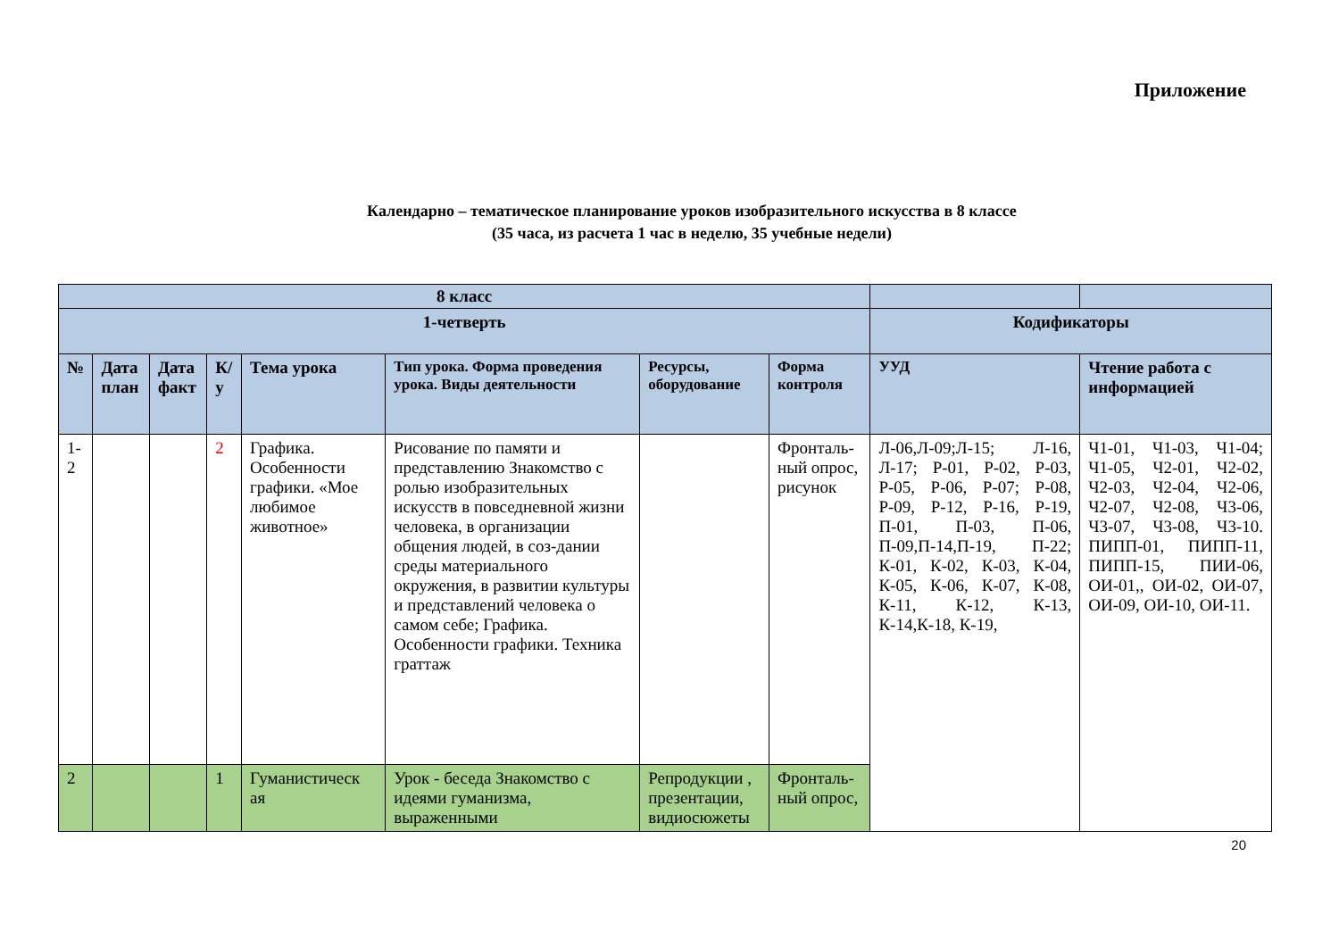Приложение
Календарно – тематическое планирование уроков изобразительного искусства в 8 классе
(35 часа, из расчета 1 час в неделю, 35 учебные недели)
| 8 класс | | | | | | | | | |
| 1-четверть | | | | | | | | Кодификаторы | |
| № | Дата план | Дата факт | К/ у | Тема урока | Тип урока. Форма проведения урока. Виды деятельности | Ресурсы, оборудование | Форма контроля | УУД | Чтение работа с информацией |
| 1-2 | | | 2 | Графика. Особенности графики. «Мое любимое животное» | Рисование по памяти и представлению Знакомство с ролью изобразительных искусств в повседневной жизни человека, в организации общения людей, в соз-дании среды материального окружения, в развитии культуры и представлений человека о самом себе; Графика. Особенности графики. Техника граттаж | | Фронталь-ный опрос, рисунок | Л-06,Л-09;Л-15; Л-16, Л-17; Р-01, Р-02, Р-03, Р-05, Р-06, Р-07; Р-08, Р-09, Р-12, Р-16, Р-19, П-01, П-03, П-06, П-09,П-14,П-19, П-22; К-01, К-02, К-03, К-04, К-05, К-06, К-07, К-08, К-11, К-12, К-13, К-14,К-18, К-19, | Ч1-01, Ч1-03, Ч1-04; Ч1-05, Ч2-01, Ч2-02, Ч2-03, Ч2-04, Ч2-06, Ч2-07, Ч2-08, Ч3-06, Ч3-07, Ч3-08, Ч3-10. ПИПП-01, ПИПП-11, ПИПП-15, ПИИ-06, ОИ-01,, ОИ-02, ОИ-07, ОИ-09, ОИ-10, ОИ-11. |
| 2 | | | 1 | Гуманистическ ая | Урок - беседа Знакомство с идеями гуманизма, выраженными | Репродукции , презентации, видиосюжеты | Фронталь-ный опрос, | | |
20